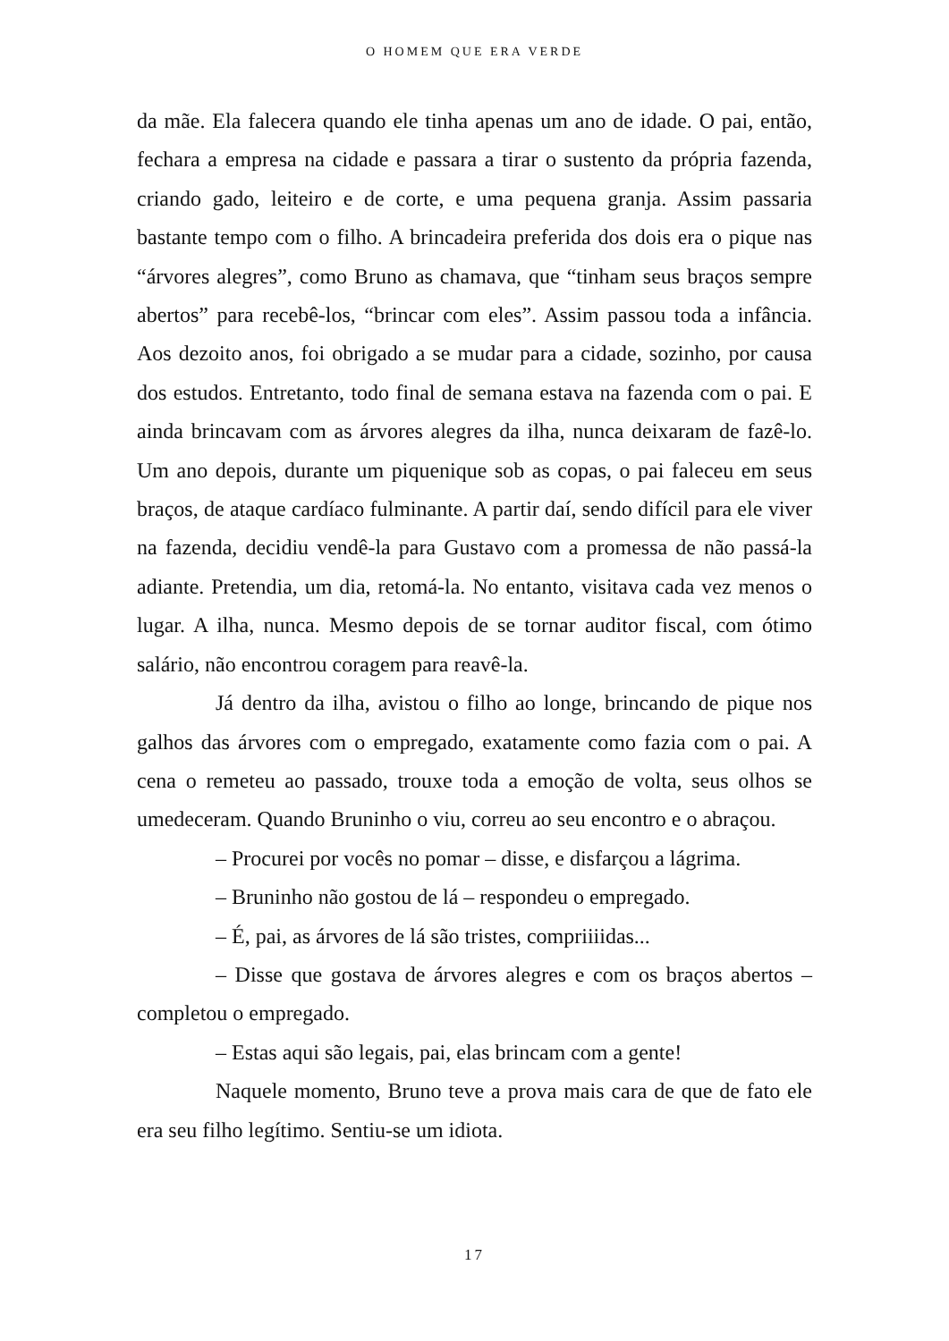O HOMEM QUE ERA VERDE
da mãe. Ela falecera quando ele tinha apenas um ano de idade. O pai, então, fechara a empresa na cidade e passara a tirar o sustento da própria fazenda, criando gado, leiteiro e de corte, e uma pequena granja. Assim passaria bastante tempo com o filho. A brincadeira preferida dos dois era o pique nas “árvores alegres”, como Bruno as chamava, que “tinham seus braços sempre abertos” para recebê-los, “brincar com eles”. Assim passou toda a infância. Aos dezoito anos, foi obrigado a se mudar para a cidade, sozinho, por causa dos estudos. Entretanto, todo final de semana estava na fazenda com o pai. E ainda brincavam com as árvores alegres da ilha, nunca deixaram de fazê-lo. Um ano depois, durante um piquenique sob as copas, o pai faleceu em seus braços, de ataque cardíaco fulminante. A partir daí, sendo difícil para ele viver na fazenda, decidiu vendê-la para Gustavo com a promessa de não passá-la adiante. Pretendia, um dia, retomá-la. No entanto, visitava cada vez menos o lugar. A ilha, nunca. Mesmo depois de se tornar auditor fiscal, com ótimo salário, não encontrou coragem para reavê-la.
Já dentro da ilha, avistou o filho ao longe, brincando de pique nos galhos das árvores com o empregado, exatamente como fazia com o pai. A cena o remeteu ao passado, trouxe toda a emoção de volta, seus olhos se umedeceram. Quando Bruninho o viu, correu ao seu encontro e o abraçou.
– Procurei por vocês no pomar – disse, e disfarçou a lágrima.
– Bruninho não gostou de lá – respondeu o empregado.
– É, pai, as árvores de lá são tristes, compriiiidas...
– Disse que gostava de árvores alegres e com os braços abertos – completou o empregado.
– Estas aqui são legais, pai, elas brincam com a gente!
Naquele momento, Bruno teve a prova mais cara de que de fato ele era seu filho legítimo. Sentiu-se um idiota.
17